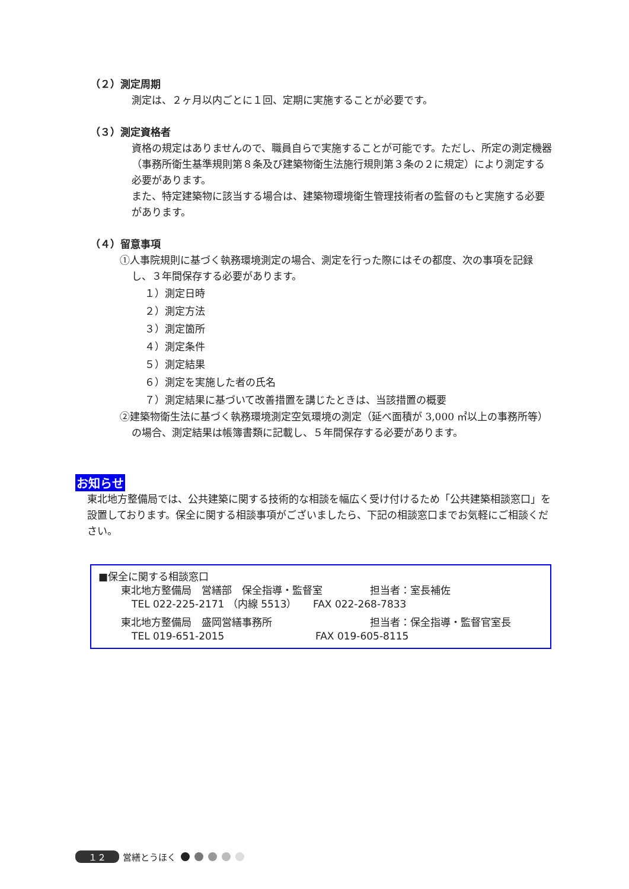（２）測定周期
測定は、２ヶ月以内ごとに１回、定期に実施することが必要です。
（３）測定資格者
資格の規定はありませんので、職員自らで実施することが可能です。ただし、所定の測定機器（事務所衛生基準規則第８条及び建築物衛生法施行規則第３条の２に規定）により測定する必要があります。
また、特定建築物に該当する場合は、建築物環境衛生管理技術者の監督のもと実施する必要があります。
（４）留意事項
①人事院規則に基づく執務環境測定の場合、測定を行った際にはその都度、次の事項を記録し、３年間保存する必要があります。
１）測定日時
２）測定方法
３）測定箇所
４）測定条件
５）測定結果
６）測定を実施した者の氏名
７）測定結果に基づいて改善措置を講じたときは、当該措置の概要
②建築物衛生法に基づく執務環境測定空気環境の測定（延べ面積が 3,000 ㎡以上の事務所等）の場合、測定結果は帳簿書類に記載し、５年間保存する必要があります。
お知らせ
東北地方整備局では、公共建築に関する技術的な相談を幅広く受け付けるため「公共建築相談窓口」を設置しております。保全に関する相談事項がございましたら、下記の相談窓口までお気軽にご相談ください。
■保全に関する相談窓口
東北地方整備局　営繕部　保全指導・監督室 担当者：室長補佐
TEL 022-225-2171 （内線 5513） FAX 022-268-7833
東北地方整備局　盛岡営繕事務所 担当者：保全指導・監督官室長
TEL 019-651-2015 FAX 019-605-8115
１２ 営繕とうほく